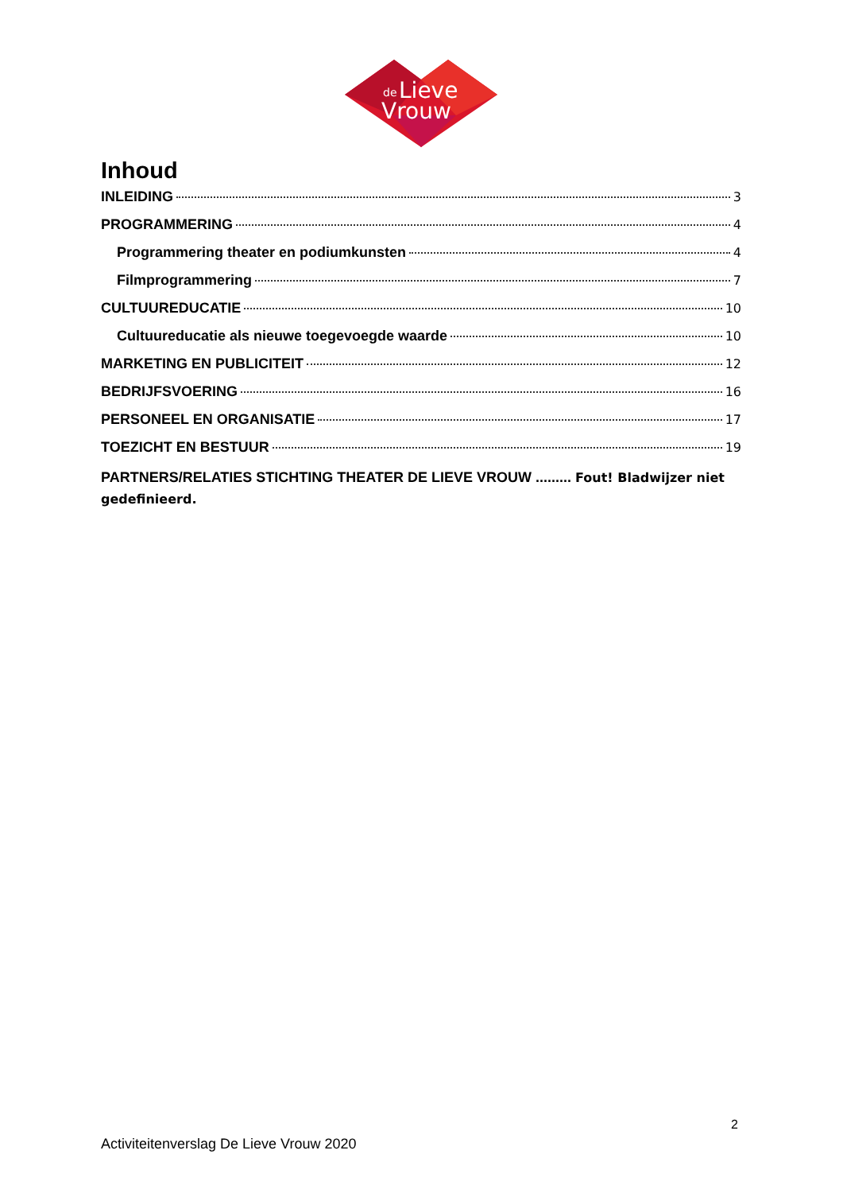de
Lieve
Vrouw
Inhoud
INLEIDING 3
PROGRAMMERING 4
Programmering theater en podiumkunsten 4
Filmprogrammering 7
CULTUUREDUCATIE 10
Cultuureducatie als nieuwe toegevoegde waarde 10
MARKETING EN PUBLICITEIT 12
BEDRIJFSVOERING 16
PERSONEEL EN ORGANISATIE 17
TOEZICHT EN BESTUUR 19
PARTNERS/RELATIES STICHTING THEATER DE LIEVE VROUW ......... Fout! Bladwijzer niet gedefinieerd.
2
Activiteitenverslag De Lieve Vrouw 2020